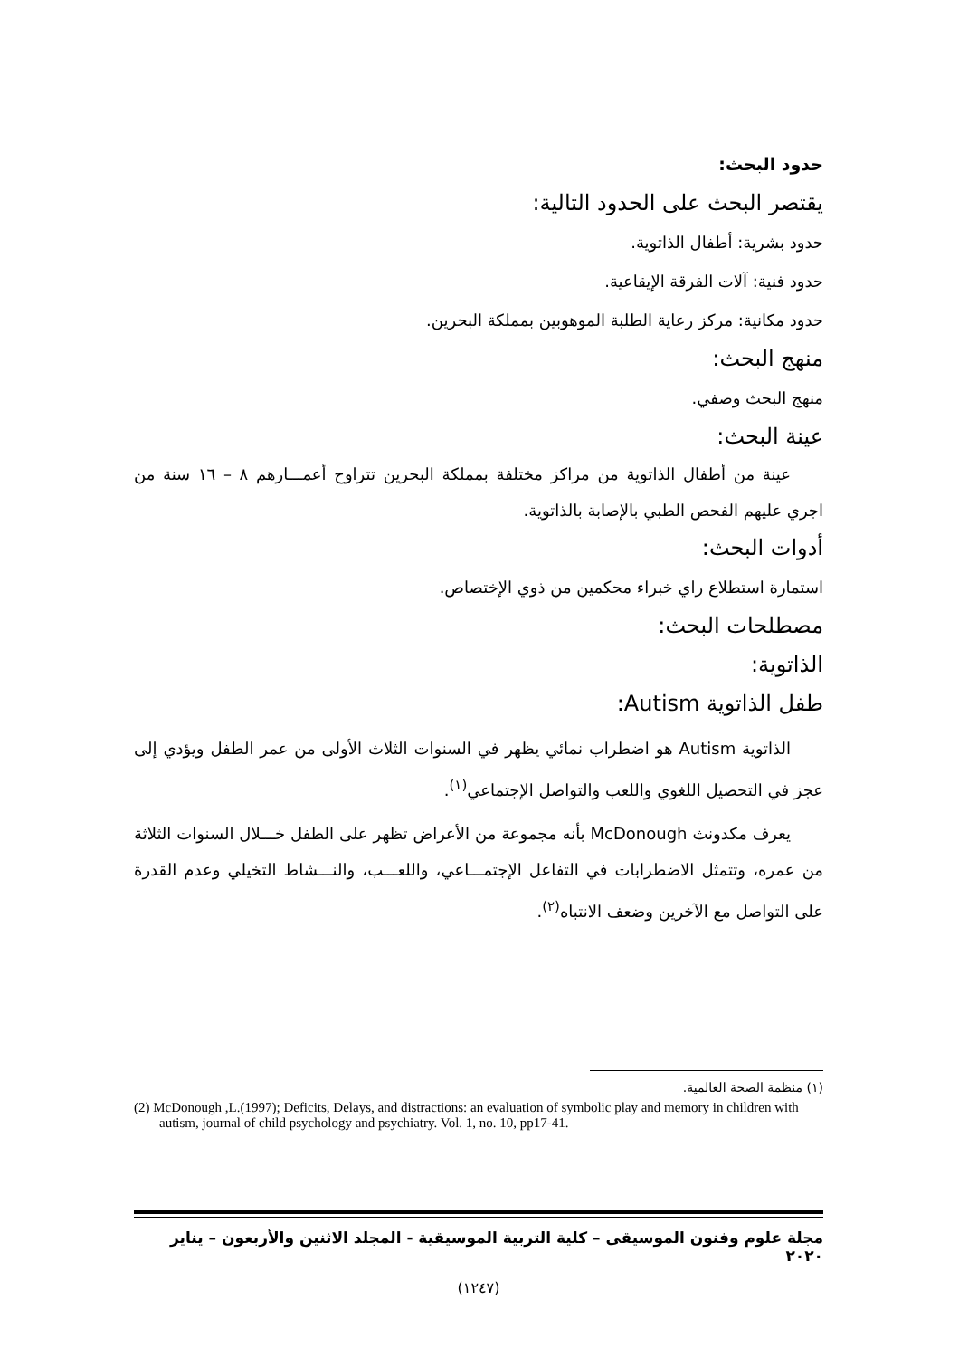حدود البحث:
يقتصر البحث على الحدود التالية:
حدود بشرية: أطفال الذاتوية.
حدود فنية: آلات الفرقة الإيقاعية.
حدود مكانية: مركز رعاية الطلبة الموهوبين بمملكة البحرين.
منهج البحث:
منهج البحث وصفي.
عينة البحث:
عينة من أطفال الذاتوية من مراكز مختلفة بمملكة البحرين تتراوح أعمـــارهم ٨ – ١٦ سنة من اجري عليهم الفحص الطبي بالإصابة بالذاتوية.
أدوات البحث:
استمارة استطلاع راي خبراء محكمين من ذوي الإختصاص.
مصطلحات البحث:
الذاتوية:
طفل الذاتوية Autism:
الذاتوية Autism هو اضطراب نمائي يظهر في السنوات الثلاث الأولى من عمر الطفل ويؤدي إلى عجز في التحصيل اللغوي واللعب والتواصل الإجتماعي<sup>(١)</sup>.
يعرف مكدونث McDonough بأنه مجموعة من الأعراض تظهر على الطفل خـــلال السنوات الثلاثة من عمره، وتتمثل الاضطرابات في التفاعل الإجتمـــاعي، واللعـــب، والنـــشاط التخيلي وعدم القدرة على التواصل مع الآخرين وضعف الانتباه<sup>(٢)</sup>.
(١) منظمة الصحة العالمية.
(2) McDonough ,L.(1997); Deficits, Delays, and distractions: an evaluation of symbolic play and memory in children with autism, journal of child psychology and psychiatry. Vol. 1, no. 10, pp17-41.
مجلة علوم وفنون الموسيقى – كلية التربية الموسيقية - المجلد الاثنين والأربعون – يناير ٢٠٢٠
(١٢٤٧)